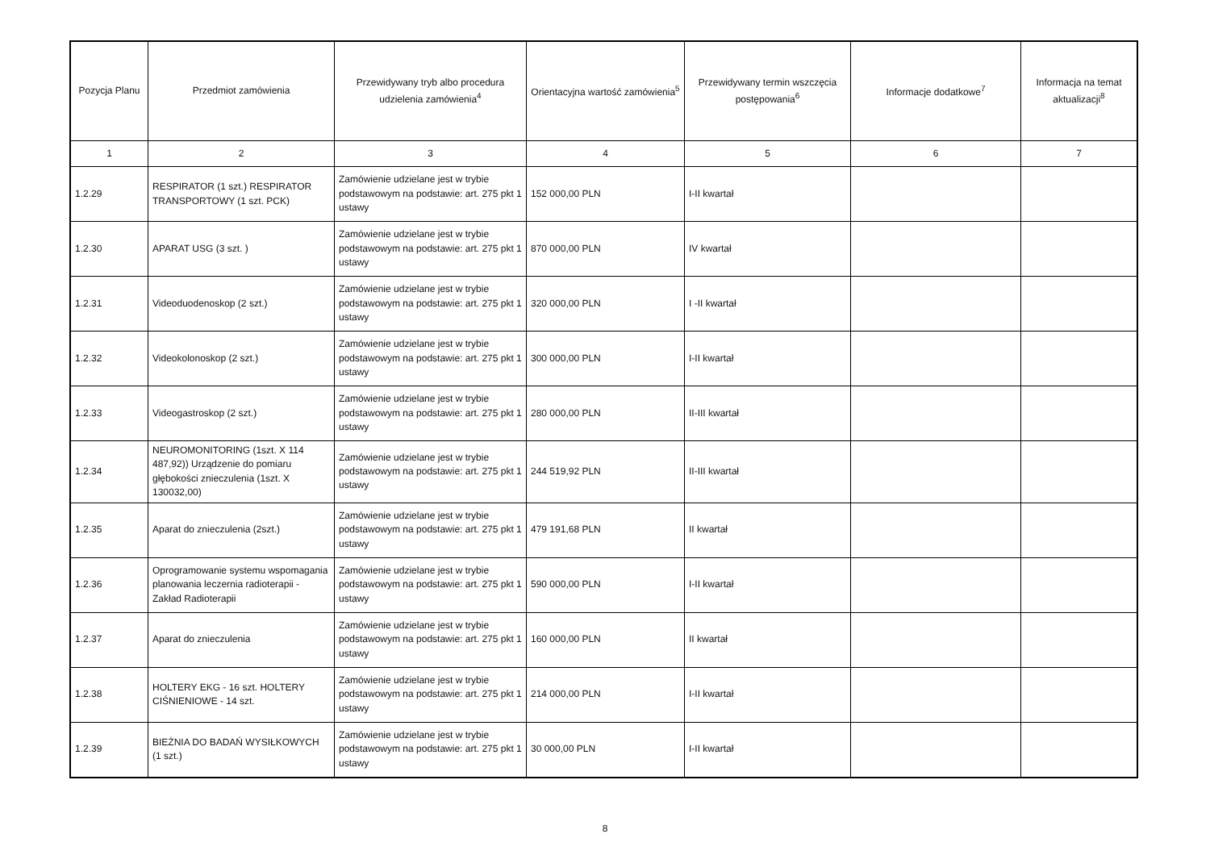| Pozycja Planu | Przedmiot zamówienia | Przewidywany tryb albo procedura udzielenia zamówienia<sup>4</sup> | Orientacyjna wartość zamówienia<sup>5</sup> | Przewidywany termin wszczęcia postępowania<sup>6</sup> | Informacje dodatkowe<sup>7</sup> | Informacja na temat aktualizacji<sup>8</sup> |
| --- | --- | --- | --- | --- | --- | --- |
| 1 | 2 | 3 | 4 | 5 | 6 | 7 |
| 1.2.29 | RESPIRATOR (1 szt.) RESPIRATOR TRANSPORTOWY (1 szt. PCK) | Zamówienie udzielane jest w trybie podstawowym na podstawie: art. 275 pkt 1 ustawy | 152 000,00 PLN | I-II kwartał | | |
| 1.2.30 | APARAT USG (3 szt. ) | Zamówienie udzielane jest w trybie podstawowym na podstawie: art. 275 pkt 1 ustawy | 870 000,00 PLN | IV kwartał | | |
| 1.2.31 | Videoduodenoskop (2 szt.) | Zamówienie udzielane jest w trybie podstawowym na podstawie: art. 275 pkt 1 ustawy | 320 000,00 PLN | I -II kwartał | | |
| 1.2.32 | Videokolonoskop (2 szt.) | Zamówienie udzielane jest w trybie podstawowym na podstawie: art. 275 pkt 1 ustawy | 300 000,00 PLN | I-II kwartał | | |
| 1.2.33 | Videogastroskop (2 szt.) | Zamówienie udzielane jest w trybie podstawowym na podstawie: art. 275 pkt 1 ustawy | 280 000,00 PLN | II-III kwartał | | |
| 1.2.34 | NEUROMONITORING (1szt. X 114 487,92)) Urządzenie do pomiaru głębokości znieczulenia (1szt. X 130032,00) | Zamówienie udzielane jest w trybie podstawowym na podstawie: art. 275 pkt 1 ustawy | 244 519,92 PLN | II-III kwartał | | |
| 1.2.35 | Aparat do znieczulenia (2szt.) | Zamówienie udzielane jest w trybie podstawowym na podstawie: art. 275 pkt 1 ustawy | 479 191,68 PLN | II kwartał | | |
| 1.2.36 | Oprogramowanie systemu wspomagania planowania leczernia radioterapii - Zakład Radioterapii | Zamówienie udzielane jest w trybie podstawowym na podstawie: art. 275 pkt 1 ustawy | 590 000,00 PLN | I-II kwartał | | |
| 1.2.37 | Aparat do znieczulenia | Zamówienie udzielane jest w trybie podstawowym na podstawie: art. 275 pkt 1 ustawy | 160 000,00 PLN | II kwartał | | |
| 1.2.38 | HOLTERY EKG - 16 szt. HOLTERY CIŚNIENIOWE - 14 szt. | Zamówienie udzielane jest w trybie podstawowym na podstawie: art. 275 pkt 1 ustawy | 214 000,00 PLN | I-II kwartał | | |
| 1.2.39 | BIEŻNIA DO BADAŃ WYSIŁKOWYCH (1 szt.) | Zamówienie udzielane jest w trybie podstawowym na podstawie: art. 275 pkt 1 ustawy | 30 000,00 PLN | I-II kwartał | | |
8